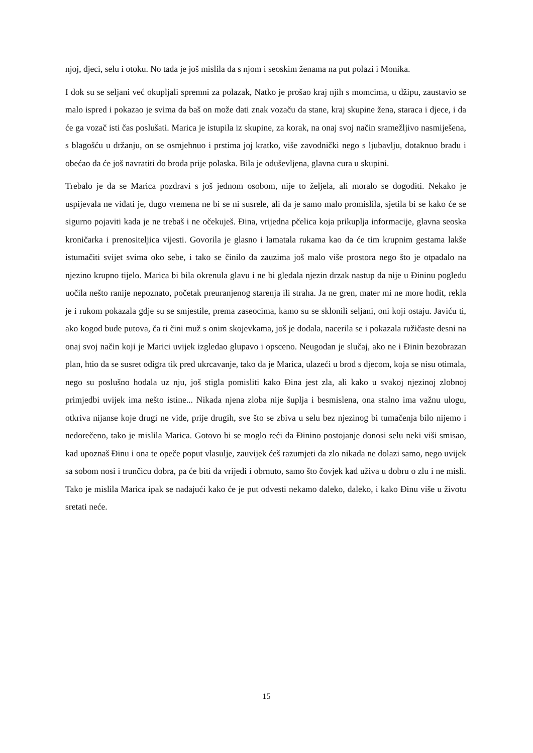njoj, djeci, selu i otoku. No tada je još mislila da s njom i seoskim ženama na put polazi i Monika.
I dok su se seljani već okupljali spremni za polazak, Natko je prošao kraj njih s momcima, u džipu, zaustavio se malo ispred i pokazao je svima da baš on može dati znak vozaču da stane, kraj skupine žena, staraca i djece, i da će ga vozač isti čas poslušati. Marica je istupila iz skupine, za korak, na onaj svoj način sramežljivo nasmiješena, s blagošću u držanju, on se osmjehnuo i prstima joj kratko, više zavodnički nego s ljubavlju, dotaknuo bradu i obećao da će još navratiti do broda prije polaska. Bila je oduševljena, glavna cura u skupini.
Trebalo je da se Marica pozdravi s još jednom osobom, nije to željela, ali moralo se dogoditi. Nekako je uspijevala ne viđati je, dugo vremena ne bi se ni susrele, ali da je samo malo promislila, sjetila bi se kako će se sigurno pojaviti kada je ne trebaš i ne očekuješ. Đina, vrijedna pčelica koja prikuplja informacije, glavna seoska kroničarka i prenositeljica vijesti. Govorila je glasno i lamatala rukama kao da će tim krupnim gestama lakše istumačiti svijet svima oko sebe, i tako se činilo da zauzima još malo više prostora nego što je otpadalo na njezino krupno tijelo. Marica bi bila okrenula glavu i ne bi gledala njezin drzak nastup da nije u Đininu pogledu uočila nešto ranije nepoznato, početak preuranjenog starenja ili straha. Ja ne gren, mater mi ne more hodit, rekla je i rukom pokazala gdje su se smjestile, prema zaseocima, kamo su se sklonili seljani, oni koji ostaju. Javiću ti, ako kogod bude putova, ča ti čini muž s onim skojevkama, još je dodala, nacerila se i pokazala ružičaste desni na onaj svoj način koji je Marici uvijek izgledao glupavo i opsceno. Neugodan je slučaj, ako ne i Đinin bezobrazan plan, htio da se susret odigra tik pred ukrcavanje, tako da je Marica, ulazeći u brod s djecom, koja se nisu otimala, nego su poslušno hodala uz nju, još stigla pomisliti kako Đina jest zla, ali kako u svakoj njezinoj zlobnoj primjedbi uvijek ima nešto istine... Nikada njena zloba nije šuplja i besmislena, ona stalno ima važnu ulogu, otkriva nijanse koje drugi ne vide, prije drugih, sve što se zbiva u selu bez njezinog bi tumačenja bilo nijemo i nedorečeno, tako je mislila Marica. Gotovo bi se moglo reći da Đinino postojanje donosi selu neki viši smisao, kad upoznaš Đinu i ona te opeče poput vlasulje, zauvijek ćeš razumjeti da zlo nikada ne dolazi samo, nego uvijek sa sobom nosi i trunčicu dobra, pa će biti da vrijedi i obrnuto, samo što čovjek kad uživa u dobru o zlu i ne misli. Tako je mislila Marica ipak se nadajući kako će je put odvesti nekamo daleko, daleko, i kako Đinu više u životu sretati neće.
15